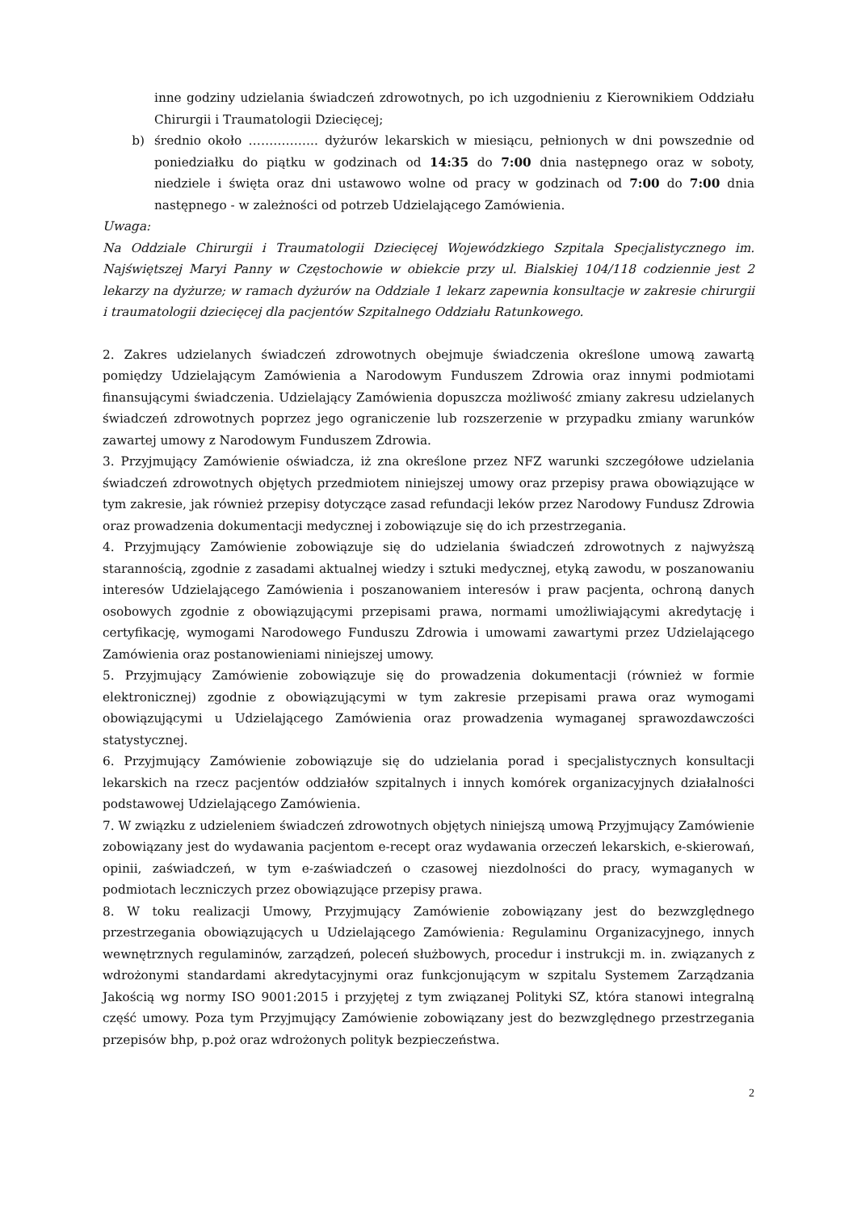inne godziny udzielania świadczeń zdrowotnych, po ich uzgodnieniu z Kierownikiem Oddziału Chirurgii i Traumatologii Dziecięcej;
b) średnio około …………….. dyżurów lekarskich w miesiącu, pełnionych w dni powszednie od poniedziałku do piątku w godzinach od 14:35 do 7:00 dnia następnego oraz w soboty, niedziele i święta oraz dni ustawowo wolne od pracy w godzinach od 7:00 do 7:00 dnia następnego - w zależności od potrzeb Udzielającego Zamówienia.
Uwaga:
Na Oddziale Chirurgii i Traumatologii Dziecięcej Wojewódzkiego Szpitala Specjalistycznego im. Najświętszej Maryi Panny w Częstochowie w obiekcie przy ul. Bialskiej 104/118 codziennie jest 2 lekarzy na dyżurze; w ramach dyżurów na Oddziale 1 lekarz zapewnia konsultacje w zakresie chirurgii i traumatologii dziecięcej dla pacjentów Szpitalnego Oddziału Ratunkowego.
2. Zakres udzielanych świadczeń zdrowotnych obejmuje świadczenia określone umową zawartą pomiędzy Udzielającym Zamówienia a Narodowym Funduszem Zdrowia oraz innymi podmiotami finansującymi świadczenia. Udzielający Zamówienia dopuszcza możliwość zmiany zakresu udzielanych świadczeń zdrowotnych poprzez jego ograniczenie lub rozszerzenie w przypadku zmiany warunków zawartej umowy z Narodowym Funduszem Zdrowia.
3. Przyjmujący Zamówienie oświadcza, iż zna określone przez NFZ warunki szczegółowe udzielania świadczeń zdrowotnych objętych przedmiotem niniejszej umowy oraz przepisy prawa obowiązujące w tym zakresie, jak również przepisy dotyczące zasad refundacji leków przez Narodowy Fundusz Zdrowia oraz prowadzenia dokumentacji medycznej i zobowiązuje się do ich przestrzegania.
4. Przyjmujący Zamówienie zobowiązuje się do udzielania świadczeń zdrowotnych z najwyższą starannością, zgodnie z zasadami aktualnej wiedzy i sztuki medycznej, etyką zawodu, w poszanowaniu interesów Udzielającego Zamówienia i poszanowaniem interesów i praw pacjenta, ochroną danych osobowych zgodnie z obowiązującymi przepisami prawa, normami umożliwiającymi akredytację i certyfikację, wymogami Narodowego Funduszu Zdrowia i umowami zawartymi przez Udzielającego Zamówienia oraz postanowieniami niniejszej umowy.
5. Przyjmujący Zamówienie zobowiązuje się do prowadzenia dokumentacji (również w formie elektronicznej) zgodnie z obowiązującymi w tym zakresie przepisami prawa oraz wymogami obowiązującymi u Udzielającego Zamówienia oraz prowadzenia wymaganej sprawozdawczości statystycznej.
6. Przyjmujący Zamówienie zobowiązuje się do udzielania porad i specjalistycznych konsultacji lekarskich na rzecz pacjentów oddziałów szpitalnych i innych komórek organizacyjnych działalności podstawowej Udzielającego Zamówienia.
7. W związku z udzieleniem świadczeń zdrowotnych objętych niniejszą umową Przyjmujący Zamówienie zobowiązany jest do wydawania pacjentom e-recept oraz wydawania orzeczeń lekarskich, e-skierowań, opinii, zaświadczeń, w tym e-zaświadczeń o czasowej niezdolności do pracy, wymaganych w podmiotach leczniczych przez obowiązujące przepisy prawa.
8. W toku realizacji Umowy, Przyjmujący Zamówienie zobowiązany jest do bezwzględnego przestrzegania obowiązujących u Udzielającego Zamówienia: Regulaminu Organizacyjnego, innych wewnętrznych regulaminów, zarządzeń, poleceń służbowych, procedur i instrukcji m. in. związanych z wdrożonymi standardami akredytacyjnymi oraz funkcjonującym w szpitalu Systemem Zarządzania Jakością wg normy ISO 9001:2015 i przyjętej z tym związanej Polityki SZ, która stanowi integralną część umowy. Poza tym Przyjmujący Zamówienie zobowiązany jest do bezwzględnego przestrzegania przepisów bhp, p.poż oraz wdrożonych polityk bezpieczeństwa.
2